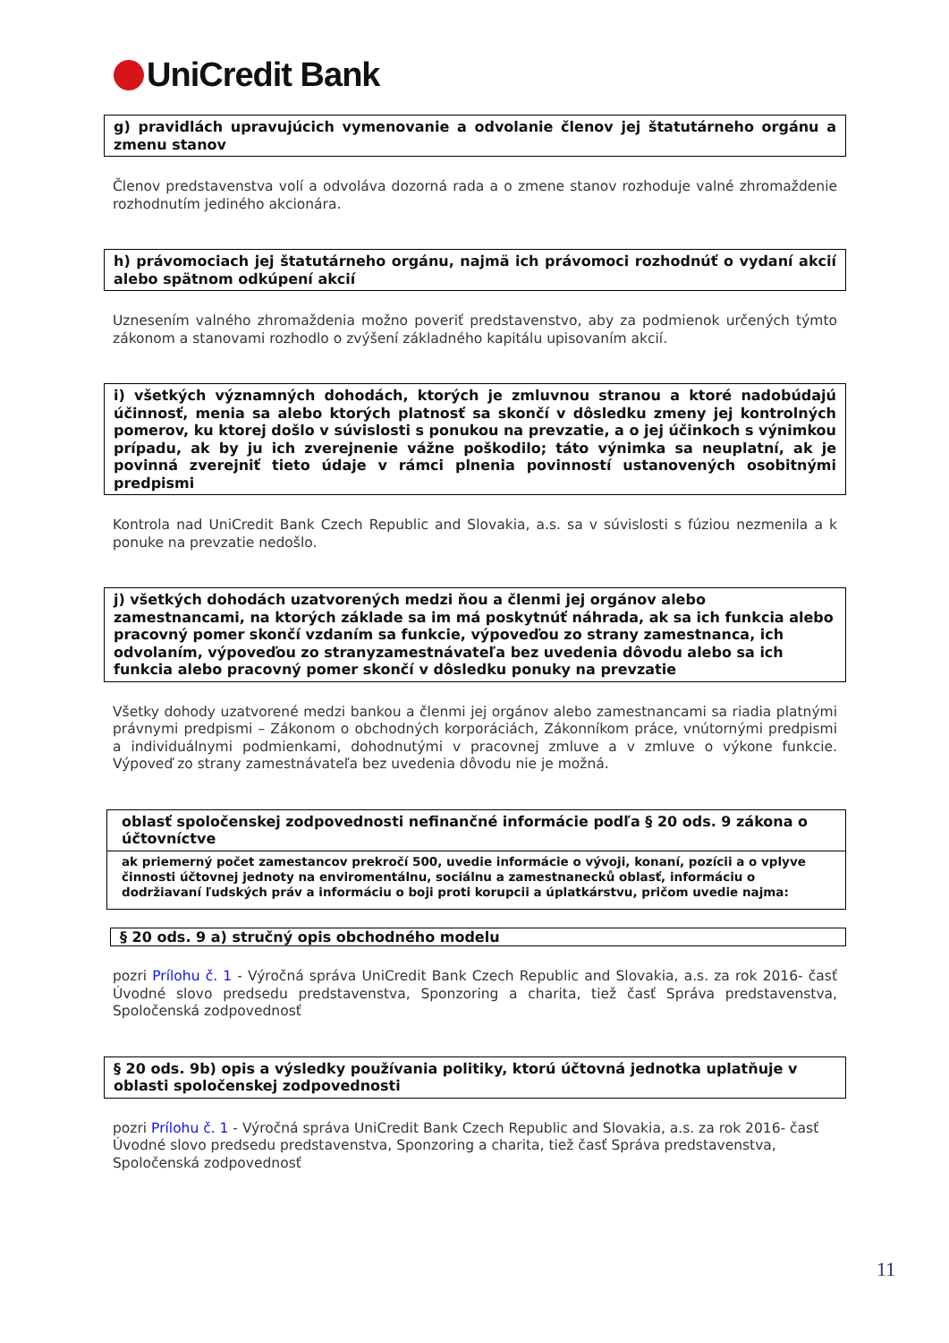UniCredit Bank
g) pravidlách upravujúcich vymenovanie a odvolanie členov jej štatutárneho orgánu a zmenu stanov
Členov predstavenstva volí a odvoláva dozorná rada a o zmene stanov rozhoduje valné zhromaždenie rozhodnutím jediného akcionára.
h) právomociach jej štatutárneho orgánu, najmä ich právomoci rozhodnúť o vydaní akcií alebo spätnom odkúpení akcií
Uznesením valného zhromaždenia možno poveriť predstavenstvo, aby za podmienok určených týmto zákonom a stanovami rozhodlo o zvýšení základného kapitálu upisovaním akcií.
i) všetkých významných dohodách, ktorých je zmluvnou stranou a ktoré nadobúdajú účinnosť, menia sa alebo ktorých platnosť sa skončí v dôsledku zmeny jej kontrolných pomerov, ku ktorej došlo v súvislosti s ponukou na prevzatie, a o jej účinkoch s výnimkou prípadu, ak by ju ich zverejnenie vážne poškodilo; táto výnimka sa neuplatní, ak je povinná zverejniť tieto údaje v rámci plnenia povinností ustanovených osobitnými predpismi
Kontrola nad UniCredit Bank Czech Republic and Slovakia, a.s. sa v súvislosti s fúziou nezmenila a k ponuke na prevzatie nedošlo.
j) všetkých dohodách uzatvorených medzi ňou a členmi jej orgánov alebo zamestnancami, na ktorých základe sa im má poskytnúť náhrada, ak sa ich funkcia alebo pracovný pomer skončí vzdaním sa funkcie, výpoveďou zo strany zamestnanca, ich odvolaním, výpoveďou zo stranyzamestnávateľa bez uvedenia dôvodu alebo sa ich funkcia alebo pracovný pomer skončí v dôsledku ponuky na prevzatie
Všetky dohody uzatvorené medzi bankou a členmi jej orgánov alebo zamestnancami sa riadia platnými právnymi predpismi – Zákonom o obchodných korporáciách, Zákonníkom práce, vnútornými predpismi a individuálnymi podmienkami, dohodnutými v pracovnej zmluve a v zmluve o výkone funkcie. Výpoveď zo strany zamestnávateľa bez uvedenia dôvodu nie je možná.
oblasť spoločenskej zodpovednosti nefinančné informácie podľa § 20 ods. 9 zákona o účtovníctve
ak priemerný počet zamestancov prekročí 500, uvedie informácie o vývoji, konaní, pozícii a o vplyve činnosti účtovnej jednoty na enviromentálnu, sociálnu a zamestnanecků oblasť, informáciu o dodržiavaní ľudských práv a informáciu o boji proti korupcii a úplatkárstvu, pričom uvedie najma:
§ 20 ods. 9 a) stručný opis obchodného modelu
pozri Prílohu č. 1 - Výročná správa UniCredit Bank Czech Republic and Slovakia, a.s. za rok 2016- časť Úvodné slovo predsedu predstavenstva, Sponzoring a charita, tiež časť Správa predstavenstva, Spoločenská zodpovednosť
§ 20 ods. 9b) opis a výsledky používania politiky, ktorú účtovná jednotka uplatňuje v oblasti spoločenskej zodpovednosti
pozri Prílohu č. 1 - Výročná správa UniCredit Bank Czech Republic and Slovakia, a.s. za rok 2016- časť Úvodné slovo predsedu predstavenstva, Sponzoring a charita, tiež časť Správa predstavenstva, Spoločenská zodpovednosť
11